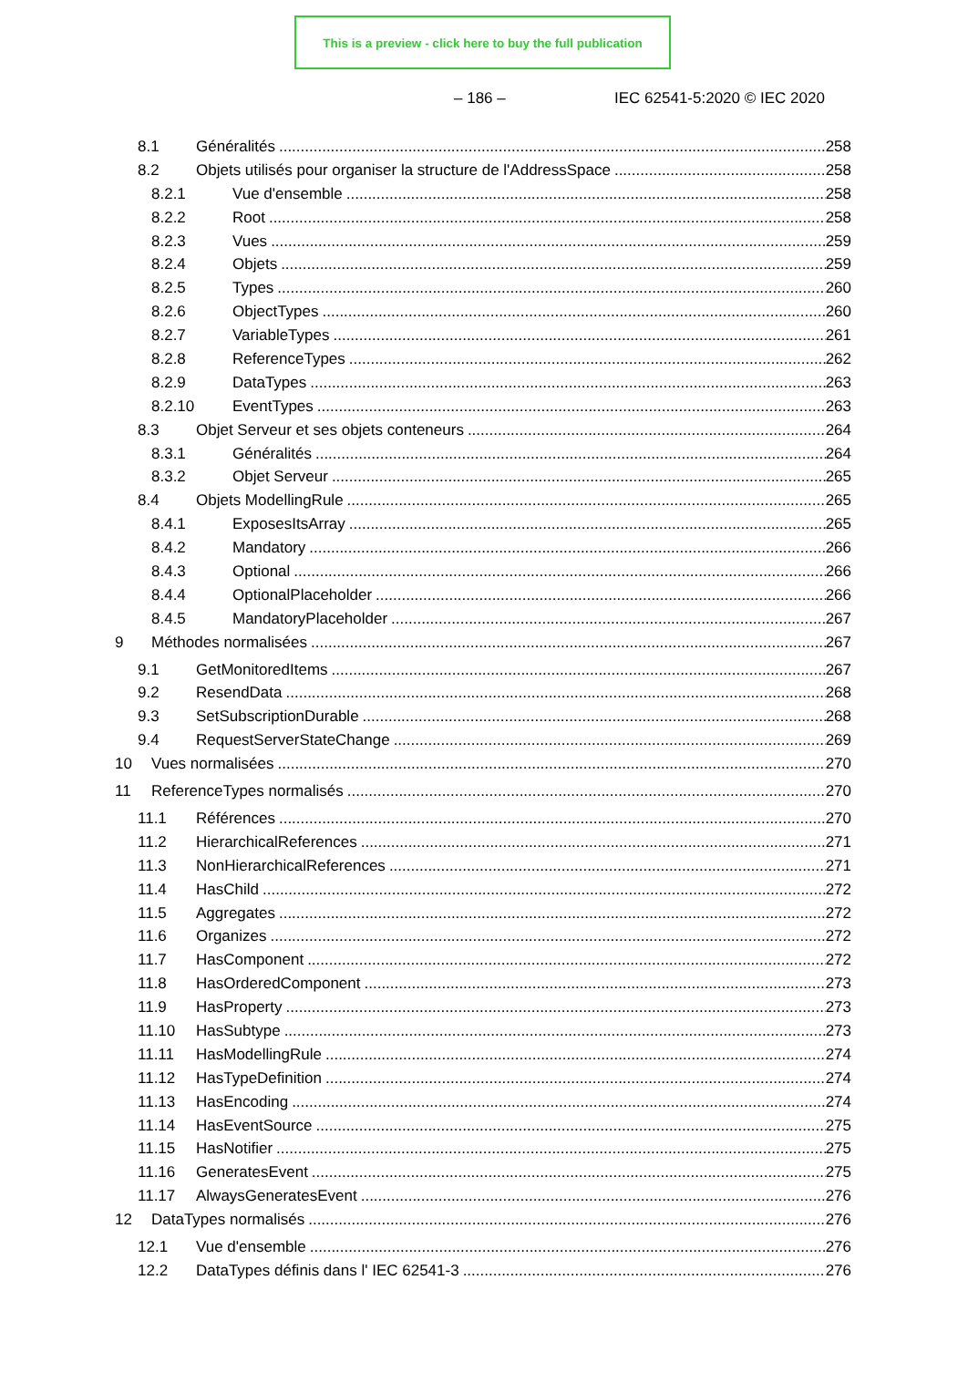This is a preview - click here to buy the full publication
– 186 – IEC 62541-5:2020 © IEC 2020
8.1 Généralités 258
8.2 Objets utilisés pour organiser la structure de l'AddressSpace 258
8.2.1 Vue d'ensemble 258
8.2.2 Root 258
8.2.3 Vues 259
8.2.4 Objets 259
8.2.5 Types 260
8.2.6 ObjectTypes 260
8.2.7 VariableTypes 261
8.2.8 ReferenceTypes 262
8.2.9 DataTypes 263
8.2.10 EventTypes 263
8.3 Objet Serveur et ses objets conteneurs 264
8.3.1 Généralités 264
8.3.2 Objet Serveur 265
8.4 Objets ModellingRule 265
8.4.1 ExposesItsArray 265
8.4.2 Mandatory 266
8.4.3 Optional 266
8.4.4 OptionalPlaceholder 266
8.4.5 MandatoryPlaceholder 267
9 Méthodes normalisées 267
9.1 GetMonitoredItems 267
9.2 ResendData 268
9.3 SetSubscriptionDurable 268
9.4 RequestServerStateChange 269
10 Vues normalisées 270
11 ReferenceTypes normalisés 270
11.1 Références 270
11.2 HierarchicalReferences 271
11.3 NonHierarchicalReferences 271
11.4 HasChild 272
11.5 Aggregates 272
11.6 Organizes 272
11.7 HasComponent 272
11.8 HasOrderedComponent 273
11.9 HasProperty 273
11.10 HasSubtype 273
11.11 HasModellingRule 274
11.12 HasTypeDefinition 274
11.13 HasEncoding 274
11.14 HasEventSource 275
11.15 HasNotifier 275
11.16 GeneratesEvent 275
11.17 AlwaysGeneratesEvent 276
12 DataTypes normalisés 276
12.1 Vue d'ensemble 276
12.2 DataTypes définis dans l' IEC 62541-3 276